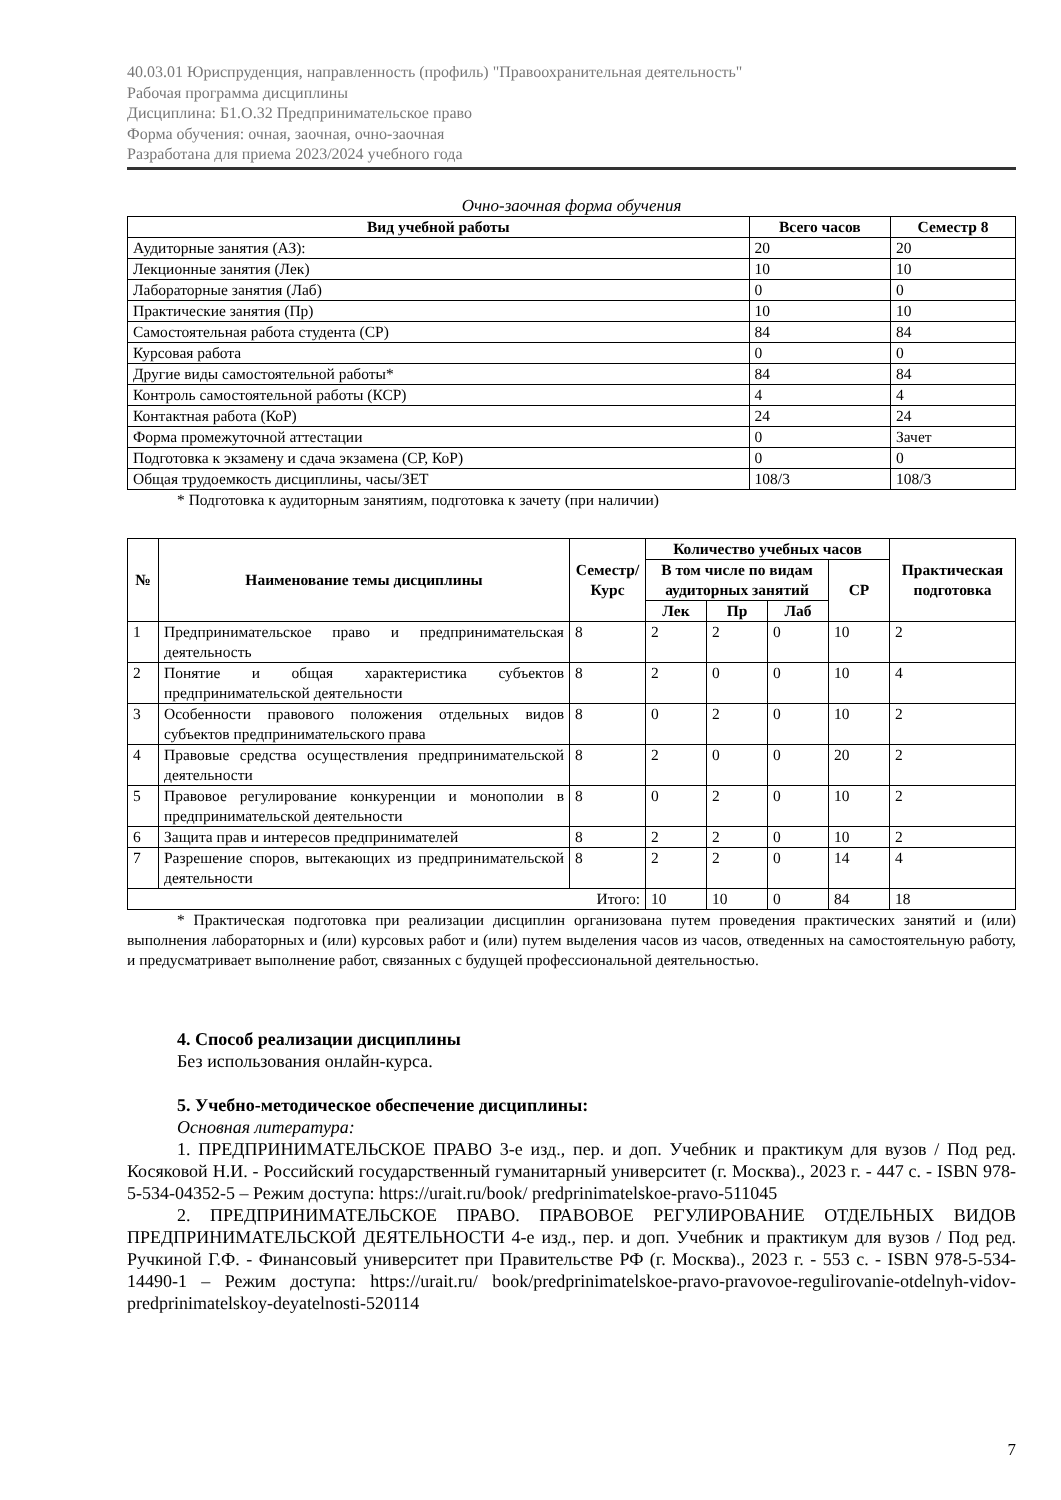40.03.01 Юриспруденция, направленность (профиль) "Правоохранительная деятельность"
Рабочая программа дисциплины
Дисциплина: Б1.О.32 Предпринимательское право
Форма обучения: очная, заочная, очно-заочная
Разработана для приема 2023/2024 учебного года
Очно-заочная форма обучения
| Вид учебной работы | Всего часов | Семестр 8 |
| --- | --- | --- |
| Аудиторные занятия (АЗ): | 20 | 20 |
| Лекционные занятия (Лек) | 10 | 10 |
| Лабораторные занятия (Лаб) | 0 | 0 |
| Практические занятия (Пр) | 10 | 10 |
| Самостоятельная работа студента (СР) | 84 | 84 |
| Курсовая работа | 0 | 0 |
| Другие виды самостоятельной работы* | 84 | 84 |
| Контроль самостоятельной работы (КСР) | 4 | 4 |
| Контактная работа (КоР) | 24 | 24 |
| Форма промежуточной аттестации | 0 | Зачет |
| Подготовка к экзамену и сдача экзамена (СР, КоР) | 0 | 0 |
| Общая трудоемкость дисциплины, часы/ЗЕТ | 108/3 | 108/3 |
* Подготовка к аудиторным занятиям, подготовка к зачету (при наличии)
| № | Наименование темы дисциплины | Семестр/ Курс | Количество учебных часов | | | | Практическая подготовка |
| --- | --- | --- | --- | --- | --- | --- | --- |
| | | | В том числе по видам аудиторных занятий | | | СР | |
| | | | Лек | Пр | Лаб | | |
| 1 | Предпринимательское право и предпринимательская деятельность | 8 | 2 | 2 | 0 | 10 | 2 |
| 2 | Понятие и общая характеристика субъектов предпринимательской деятельности | 8 | 2 | 0 | 0 | 10 | 4 |
| 3 | Особенности правового положения отдельных видов субъектов предпринимательского права | 8 | 0 | 2 | 0 | 10 | 2 |
| 4 | Правовые средства осуществления предпринимательской деятельности | 8 | 2 | 0 | 0 | 20 | 2 |
| 5 | Правовое регулирование конкуренции и монополии в предпринимательской деятельности | 8 | 0 | 2 | 0 | 10 | 2 |
| 6 | Защита прав и интересов предпринимателей | 8 | 2 | 2 | 0 | 10 | 2 |
| 7 | Разрешение споров, вытекающих из предпринимательской деятельности | 8 | 2 | 2 | 0 | 14 | 4 |
| Итого: | | | 10 | 10 | 0 | 84 | 18 |
* Практическая подготовка при реализации дисциплин организована путем проведения практических занятий и (или) выполнения лабораторных и (или) курсовых работ и (или) путем выделения часов из часов, отведенных на самостоятельную работу, и предусматривает выполнение работ, связанных с будущей профессиональной деятельностью.
4. Способ реализации дисциплины
Без использования онлайн-курса.
5. Учебно-методическое обеспечение дисциплины:
Основная литература:
1. ПРЕДПРИНИМАТЕЛЬСКОЕ ПРАВО 3-е изд., пер. и доп. Учебник и практикум для вузов / Под ред. Косяковой Н.И. - Российский государственный гуманитарный университет (г. Москва)., 2023 г. - 447 с. - ISBN 978-5-534-04352-5 – Режим доступа: https://urait.ru/book/ predprinimatelskoe-pravo-511045
2. ПРЕДПРИНИМАТЕЛЬСКОЕ ПРАВО. ПРАВОВОЕ РЕГУЛИРОВАНИЕ ОТДЕЛЬНЫХ ВИДОВ ПРЕДПРИНИМАТЕЛЬСКОЙ ДЕЯТЕЛЬНОСТИ 4-е изд., пер. и доп. Учебник и практикум для вузов / Под ред. Ручкиной Г.Ф. - Финансовый университет при Правительстве РФ (г. Москва)., 2023 г. - 553 с. - ISBN 978-5-534-14490-1 – Режим доступа: https://urait.ru/ book/predprinimatelskoe-pravo-pravovoe-regulirovanie-otdelnyh-vidov-predprinimatelskoy-deyatelnosti-520114
7